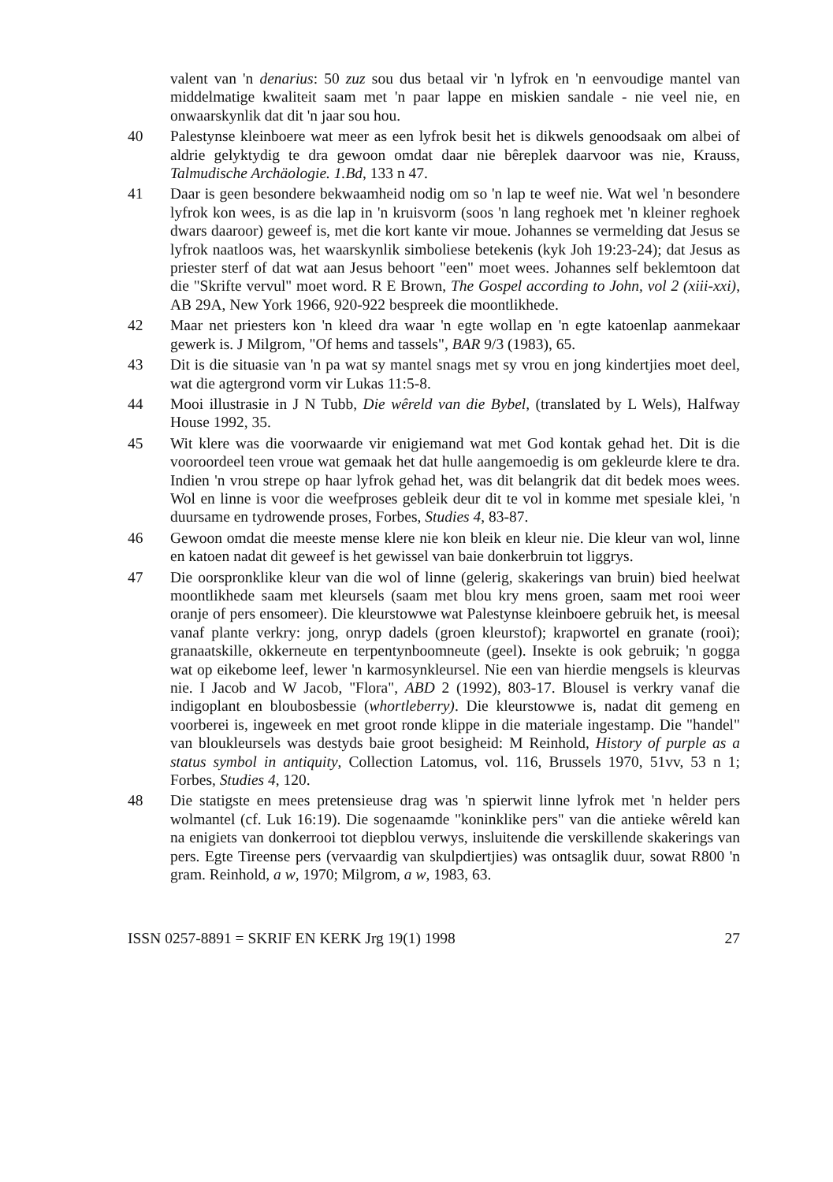valent van 'n denarius: 50 zuz sou dus betaal vir 'n lyfrok en 'n eenvoudige mantel van middelmatige kwaliteit saam met 'n paar lappe en miskien sandale - nie veel nie, en onwaarskynlik dat dit 'n jaar sou hou.
40 Palestynse kleinboere wat meer as een lyfrok besit het is dikwels genoodsaak om albei of aldrie gelyktydig te dra gewoon omdat daar nie bêreplek daarvoor was nie, Krauss, Talmudische Archäologie. 1.Bd, 133 n 47.
41 Daar is geen besondere bekwaamheid nodig om so 'n lap te weef nie. Wat wel 'n besondere lyfrok kon wees, is as die lap in 'n kruisvorm (soos 'n lang reghoek met 'n kleiner reghoek dwars daaroor) geweef is, met die kort kante vir moue. Johannes se vermelding dat Jesus se lyfrok naatloos was, het waarskynlik simboliese betekenis (kyk Joh 19:23-24); dat Jesus as priester sterf of dat wat aan Jesus behoort "een" moet wees. Johannes self beklemtoon dat die "Skrifte vervul" moet word. R E Brown, The Gospel according to John, vol 2 (xiii-xxi), AB 29A, New York 1966, 920-922 bespreek die moontlikhede.
42 Maar net priesters kon 'n kleed dra waar 'n egte wollap en 'n egte katoenlap aanmekaar gewerk is. J Milgrom, "Of hems and tassels", BAR 9/3 (1983), 65.
43 Dit is die situasie van 'n pa wat sy mantel snags met sy vrou en jong kindertjies moet deel, wat die agtergrond vorm vir Lukas 11:5-8.
44 Mooi illustrasie in J N Tubb, Die wêreld van die Bybel, (translated by L Wels), Halfway House 1992, 35.
45 Wit klere was die voorwaarde vir enigiemand wat met God kontak gehad het. Dit is die vooroordeel teen vroue wat gemaak het dat hulle aangemoedig is om gekleurde klere te dra. Indien 'n vrou strepe op haar lyfrok gehad het, was dit belangrik dat dit bedek moes wees. Wol en linne is voor die weefproses gebleik deur dit te vol in komme met spesiale klei, 'n duursame en tydrowende proses, Forbes, Studies 4, 83-87.
46 Gewoon omdat die meeste mense klere nie kon bleik en kleur nie. Die kleur van wol, linne en katoen nadat dit geweef is het gewissel van baie donkerbruin tot liggrys.
47 Die oorspronklike kleur van die wol of linne (gelerig, skakerings van bruin) bied heelwat moontlikhede saam met kleursels (saam met blou kry mens groen, saam met rooi weer oranje of pers ensomeer). Die kleurstowwe wat Palestynse kleinboere gebruik het, is meesal vanaf plante verkry: jong, onryp dadels (groen kleurstof); krapwortel en granate (rooi); granaatskille, okkerneute en terpentynboomneute (geel). Insekte is ook gebruik; 'n gogga wat op eikebome leef, lewer 'n karmosynkleursel. Nie een van hierdie mengsels is kleurvas nie. I Jacob and W Jacob, "Flora", ABD 2 (1992), 803-17. Blousel is verkry vanaf die indigoplant en bloubosbessie (whortleberry). Die kleurstowwe is, nadat dit gemeng en voorberei is, ingeweek en met groot ronde klippe in die materiale ingestamp. Die "handel" van bloukleursels was destyds baie groot besigheid: M Reinhold, History of purple as a status symbol in antiquity, Collection Latomus, vol. 116, Brussels 1970, 51vv, 53 n 1; Forbes, Studies 4, 120.
48 Die statigste en mees pretensieuse drag was 'n spierwit linne lyfrok met 'n helder pers wolmantel (cf. Luk 16:19). Die sogenaamde "koninklike pers" van die antieke wêreld kan na enigiets van donkerrooi tot diepblou verwys, insluitende die verskillende skakerings van pers. Egte Tireense pers (vervaardig van skulpdiertjies) was ontsaglik duur, sowat R800 'n gram. Reinhold, a w, 1970; Milgrom, a w, 1983, 63.
ISSN 0257-8891 = SKRIF EN KERK Jrg 19(1) 1998 27